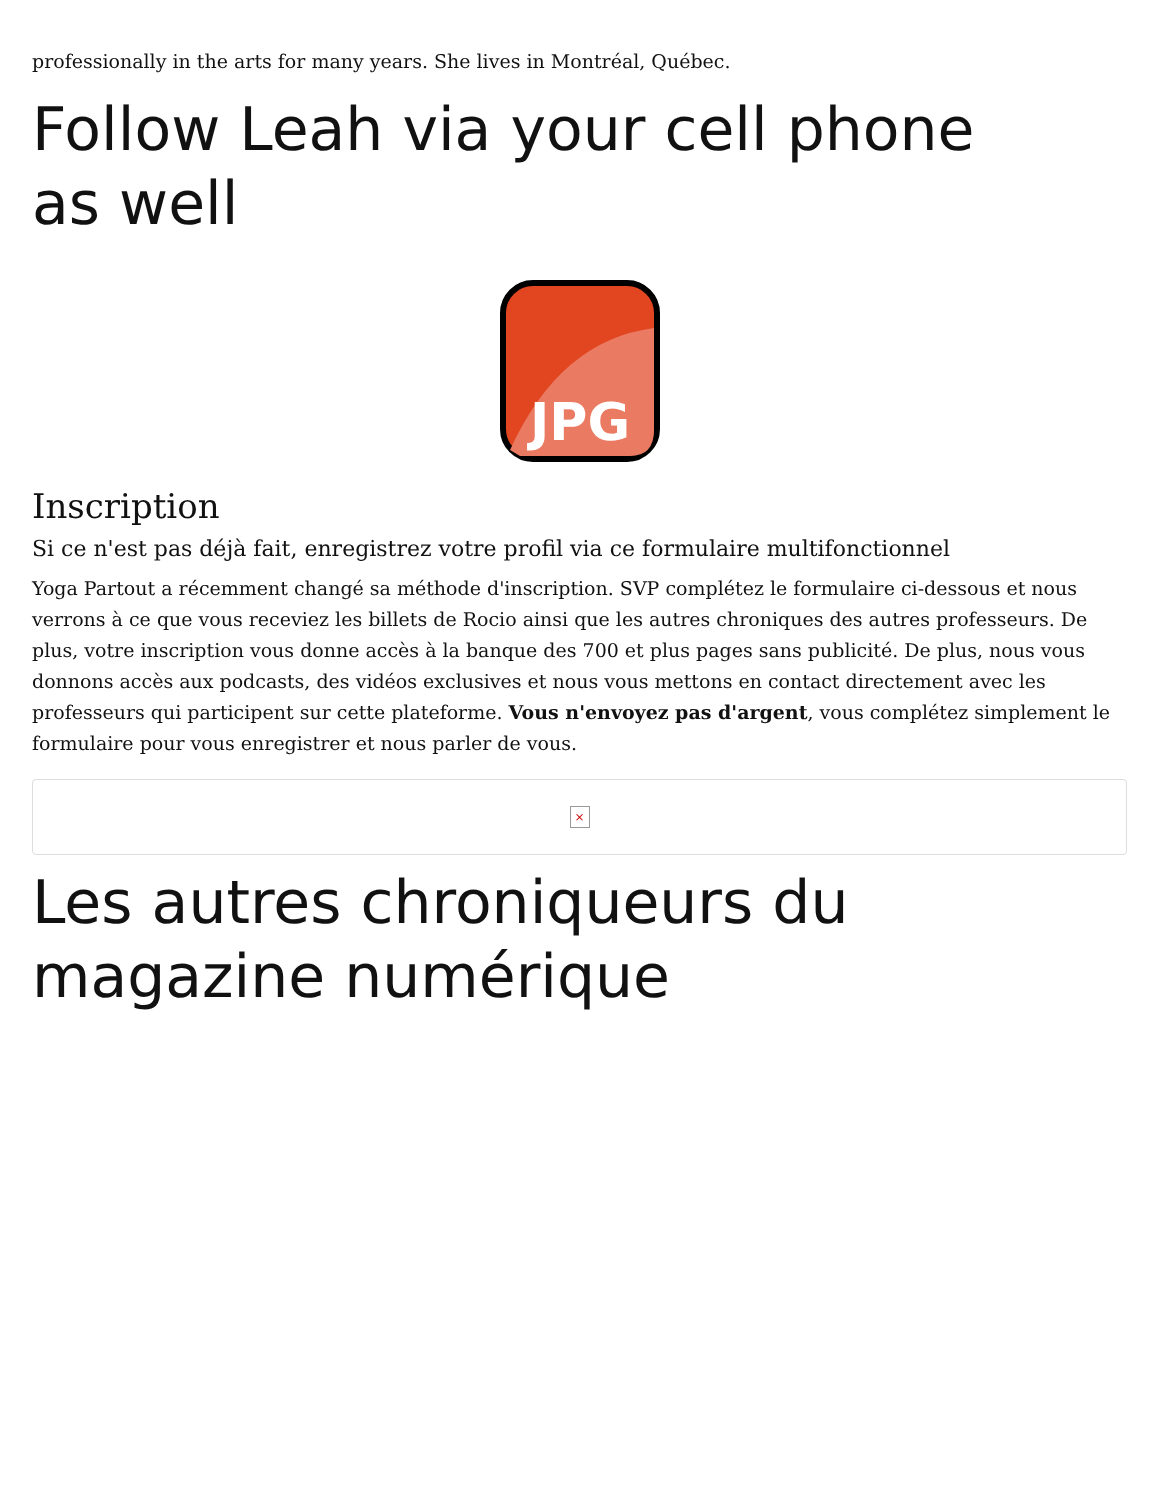professionally in the arts for many years. She lives in Montréal, Québec.
Follow Leah via your cell phone
as well
JPG
Inscription
Si ce n'est pas déjà fait, enregistrez votre profil via ce formulaire multifonctionnel
Yoga Partout a récemment changé sa méthode d'inscription. SVP complétez le formulaire ci-dessous et nous verrons à ce que vous receviez les billets de Rocio ainsi que les autres chroniques des autres professeurs. De plus, votre inscription vous donne accès à la banque des 700 et plus pages sans publicité. De plus, nous vous donnons accès aux podcasts, des vidéos exclusives et nous vous mettons en contact directement avec les professeurs qui participent sur cette plateforme. Vous n'envoyez pas d'argent, vous complétez simplement le formulaire pour vous enregistrer et nous parler de vous.
×
Les autres chroniqueurs du
magazine numérique